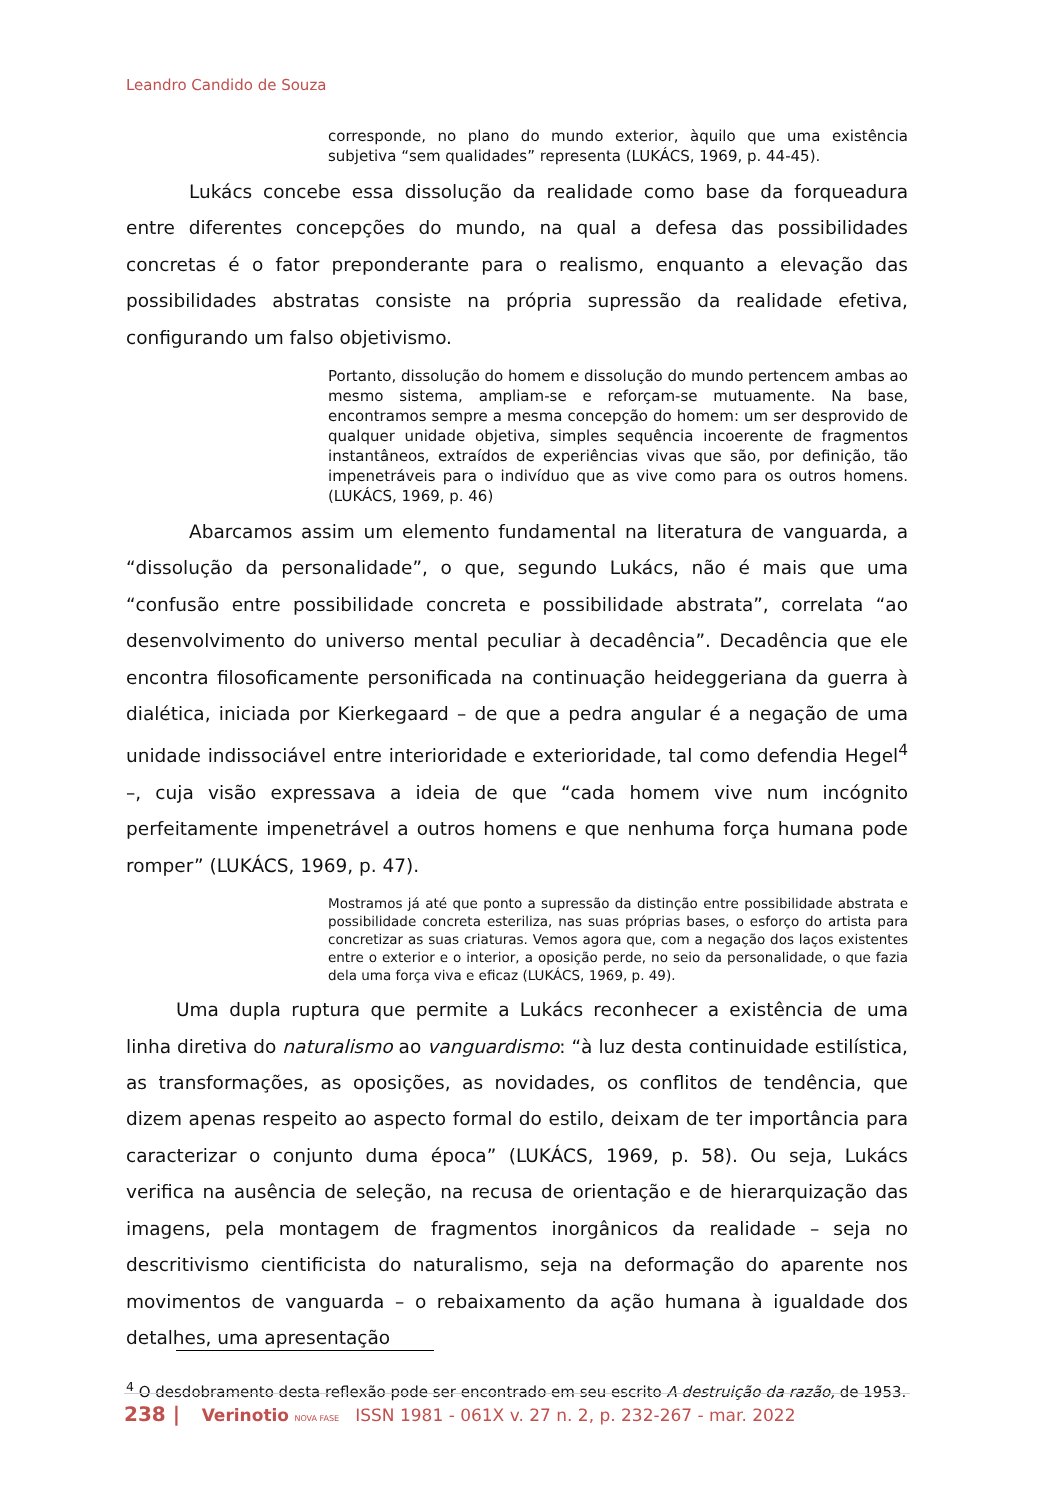Leandro Candido de Souza
corresponde, no plano do mundo exterior, àquilo que uma existência subjetiva “sem qualidades” representa (LUKÁCS, 1969, p. 44-45).
Lukács concebe essa dissolução da realidade como base da forqueadura entre diferentes concepções do mundo, na qual a defesa das possibilidades concretas é o fator preponderante para o realismo, enquanto a elevação das possibilidades abstratas consiste na própria supressão da realidade efetiva, configurando um falso objetivismo.
Portanto, dissolução do homem e dissolução do mundo pertencem ambas ao mesmo sistema, ampliam-se e reforçam-se mutuamente. Na base, encontramos sempre a mesma concepção do homem: um ser desprovido de qualquer unidade objetiva, simples sequência incoerente de fragmentos instantâneos, extraídos de experiências vivas que são, por definição, tão impenetráveis para o indivíduo que as vive como para os outros homens. (LUKÁCS, 1969, p. 46)
Abarcamos assim um elemento fundamental na literatura de vanguarda, a “dissolução da personalidade”, o que, segundo Lukács, não é mais que uma “confusão entre possibilidade concreta e possibilidade abstrata”, correlata “ao desenvolvimento do universo mental peculiar à decadência”. Decadência que ele encontra filosoficamente personificada na continuação heideggeriana da guerra à dialética, iniciada por Kierkegaard – de que a pedra angular é a negação de uma unidade indissociável entre interioridade e exterioridade, tal como defendia Hegel<sup>4</sup> –, cuja visão expressava a ideia de que “cada homem vive num incógnito perfeitamente impenetrável a outros homens e que nenhuma força humana pode romper” (LUKÁCS, 1969, p. 47).
Mostramos já até que ponto a supressão da distinção entre possibilidade abstrata e possibilidade concreta esteriliza, nas suas próprias bases, o esforço do artista para concretizar as suas criaturas. Vemos agora que, com a negação dos laços existentes entre o exterior e o interior, a oposição perde, no seio da personalidade, o que fazia dela uma força viva e eficaz (LUKÁCS, 1969, p. 49).
Uma dupla ruptura que permite a Lukács reconhecer a existência de uma linha diretiva do naturalismo ao vanguardismo: “à luz desta continuidade estilística, as transformações, as oposições, as novidades, os conflitos de tendência, que dizem apenas respeito ao aspecto formal do estilo, deixam de ter importância para caracterizar o conjunto duma época” (LUKÁCS, 1969, p. 58). Ou seja, Lukács verifica na ausência de seleção, na recusa de orientação e de hierarquização das imagens, pela montagem de fragmentos inorgânicos da realidade – seja no descritivismo cientificista do naturalismo, seja na deformação do aparente nos movimentos de vanguarda – o rebaixamento da ação humana à igualdade dos detalhes, uma apresentação
<sup>4</sup> O desdobramento desta reflexão pode ser encontrado em seu escrito A destruição da razão, de 1953.
238 | Verinotio NOVA FASE ISSN 1981 - 061X v. 27 n. 2, p. 232-267 - mar. 2022